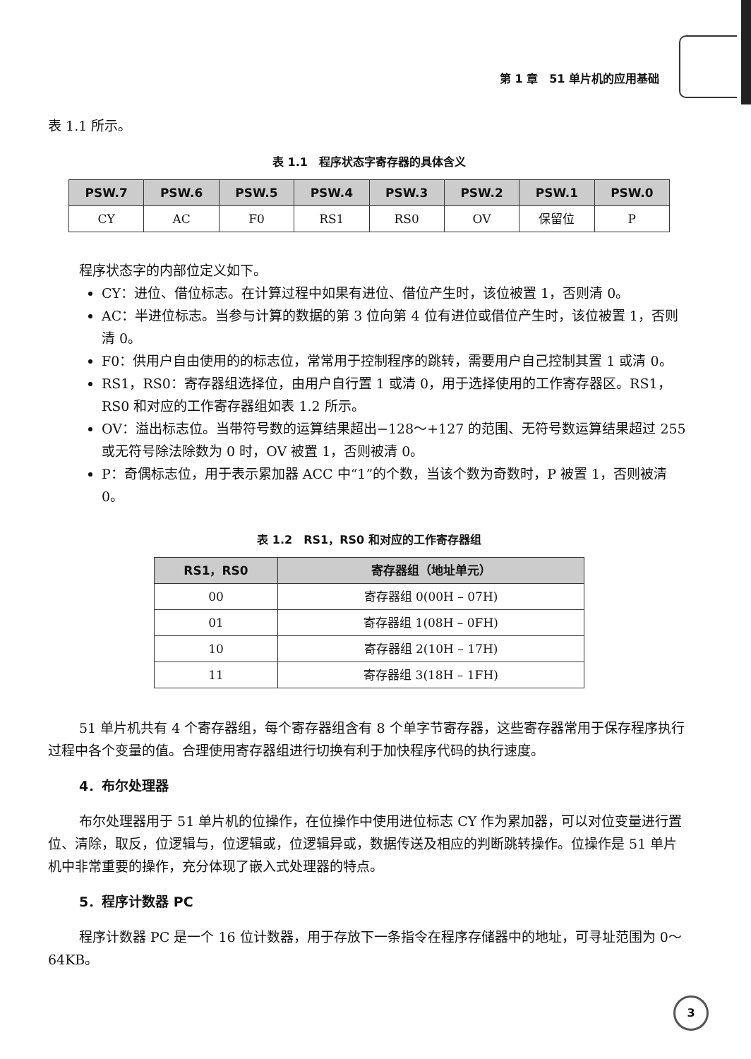第 1 章　51 单片机的应用基础
表 1.1 所示。
表 1.1　程序状态字寄存器的具体含义
| PSW.7 | PSW.6 | PSW.5 | PSW.4 | PSW.3 | PSW.2 | PSW.1 | PSW.0 |
| --- | --- | --- | --- | --- | --- | --- | --- |
| CY | AC | F0 | RS1 | RS0 | OV | 保留位 | P |
程序状态字的内部位定义如下。
CY：进位、借位标志。在计算过程中如果有进位、借位产生时，该位被置 1，否则清 0。
AC：半进位标志。当参与计算的数据的第 3 位向第 4 位有进位或借位产生时，该位被置 1，否则清 0。
F0：供用户自由使用的的标志位，常常用于控制程序的跳转，需要用户自己控制其置 1 或清 0。
RS1，RS0：寄存器组选择位，由用户自行置 1 或清 0，用于选择使用的工作寄存器区。RS1，RS0 和对应的工作寄存器组如表 1.2 所示。
OV：溢出标志位。当带符号数的运算结果超出−128～+127 的范围、无符号数运算结果超过 255 或无符号除法除数为 0 时，OV 被置 1，否则被清 0。
P：奇偶标志位，用于表示累加器 ACC 中“1”的个数，当该个数为奇数时，P 被置 1，否则被清 0。
表 1.2　RS1，RS0 和对应的工作寄存器组
| RS1，RS0 | 寄存器组（地址单元） |
| --- | --- |
| 00 | 寄存器组 0(00H – 07H) |
| 01 | 寄存器组 1(08H – 0FH) |
| 10 | 寄存器组 2(10H – 17H) |
| 11 | 寄存器组 3(18H – 1FH) |
51 单片机共有 4 个寄存器组，每个寄存器组含有 8 个单字节寄存器，这些寄存器常用于保存程序执行过程中各个变量的值。合理使用寄存器组进行切换有利于加快程序代码的执行速度。
4．布尔处理器
布尔处理器用于 51 单片机的位操作，在位操作中使用进位标志 CY 作为累加器，可以对位变量进行置位、清除，取反，位逻辑与，位逻辑或，位逻辑异或，数据传送及相应的判断跳转操作。位操作是 51 单片机中非常重要的操作，充分体现了嵌入式处理器的特点。
5．程序计数器 PC
程序计数器 PC 是一个 16 位计数器，用于存放下一条指令在程序存储器中的地址，可寻址范围为 0～64KB。
3